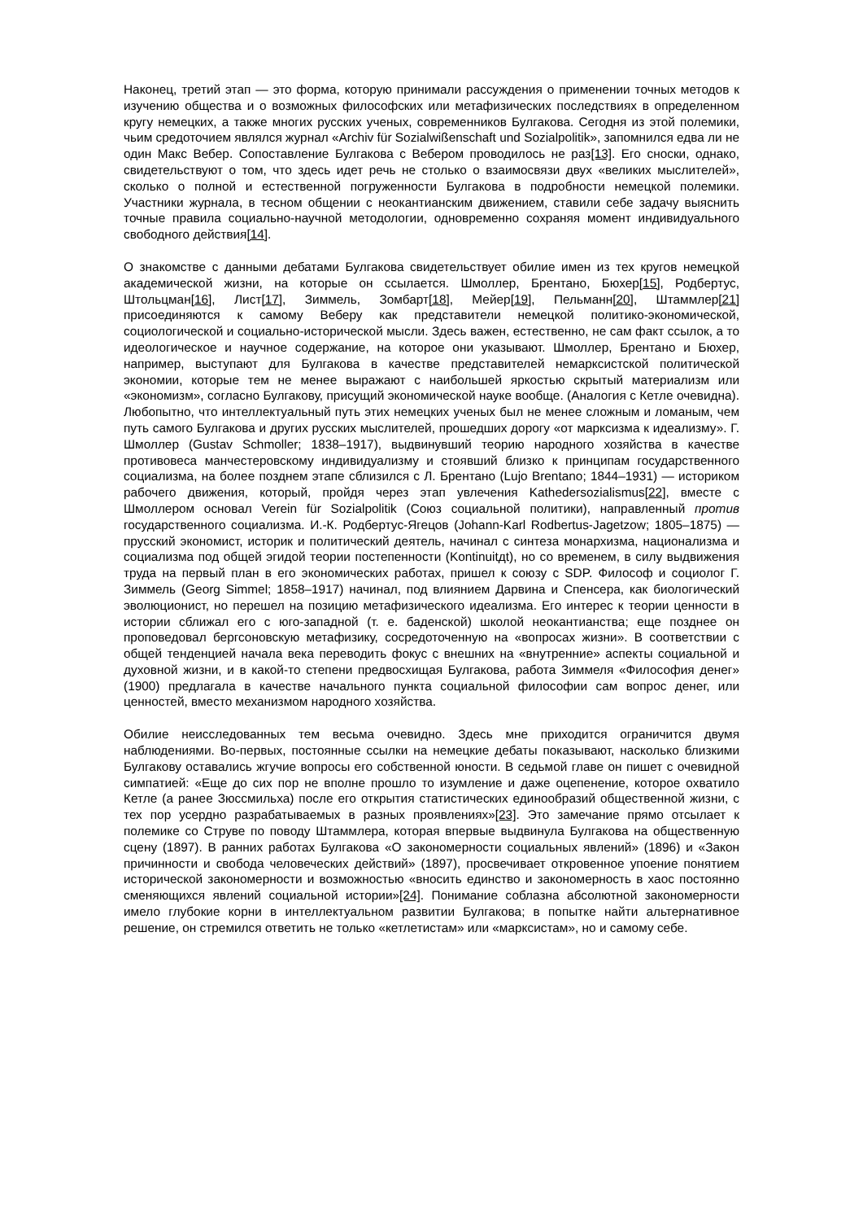Наконец, третий этап — это форма, которую принимали рассуждения о применении точных методов к изучению общества и о возможных философских или метафизических последствиях в определенном кругу немецких, а также многих русских ученых, современников Булгакова. Сегодня из этой полемики, чьим средоточием являлся журнал «Archiv für Sozialwißenschaft und Sozialpolitik», запомнился едва ли не один Макс Вебер. Сопоставление Булгакова с Вебером проводилось не раз[13]. Его сноски, однако, свидетельствуют о том, что здесь идет речь не столько о взаимосвязи двух «великих мыслителей», сколько о полной и естественной погруженности Булгакова в подробности немецкой полемики. Участники журнала, в тесном общении с неокантианским движением, ставили себе задачу выяснить точные правила социально-научной методологии, одновременно сохраняя момент индивидуального свободного действия[14].
О знакомстве с данными дебатами Булгакова свидетельствует обилие имен из тех кругов немецкой академической жизни, на которые он ссылается. Шмоллер, Брентано, Бюхер[15], Родбертус, Штольцман[16], Лист[17], Зиммель, Зомбарт[18], Мейер[19], Пельманн[20], Штаммлер[21] присоединяются к самому Веберу как представители немецкой политико-экономической, социологической и социально-исторической мысли. Здесь важен, естественно, не сам факт ссылок, а то идеологическое и научное содержание, на которое они указывают. Шмоллер, Брентано и Бюхер, например, выступают для Булгакова в качестве представителей немарксистской политической экономии, которые тем не менее выражают с наибольшей яркостью скрытый материализм или «экономизм», согласно Булгакову, присущий экономической науке вообще. (Аналогия с Кетле очевидна). Любопытно, что интеллектуальный путь этих немецких ученых был не менее сложным и ломаным, чем путь самого Булгакова и других русских мыслителей, прошедших дорогу «от марксизма к идеализму». Г. Шмоллер (Gustav Schmoller; 1838–1917), выдвинувший теорию народного хозяйства в качестве противовеса манчестеровскому индивидуализму и стоявший близко к принципам государственного социализма, на более позднем этапе сблизился с Л. Брентано (Lujo Brentano; 1844–1931) — историком рабочего движения, который, пройдя через этап увлечения Kathedersozialismus[22], вместе с Шмоллером основал Verein für Sozialpolitik (Союз социальной политики), направленный против государственного социализма. И.-К. Родбертус-Ягецов (Johann-Karl Rodbertus-Jagetzow; 1805–1875) — прусский экономист, историк и политический деятель, начинал с синтеза монархизма, национализма и социализма под общей эгидой теории постепенности (Kontinuitдt), но со временем, в силу выдвижения труда на первый план в его экономических работах, пришел к союзу с SDP. Философ и социолог Г. Зиммель (Georg Simmel; 1858–1917) начинал, под влиянием Дарвина и Спенсера, как биологический эволюционист, но перешел на позицию метафизического идеализма. Его интерес к теории ценности в истории сближал его с юго-западной (т. е. баденской) школой неокантианства; еще позднее он проповедовал бергсоновскую метафизику, сосредоточенную на «вопросах жизни». В соответствии с общей тенденцией начала века переводить фокус с внешних на «внутренние» аспекты социальной и духовной жизни, и в какой-то степени предвосхищая Булгакова, работа Зиммеля «Философия денег» (1900) предлагала в качестве начального пункта социальной философии сам вопрос денег, или ценностей, вместо механизмом народного хозяйства.
Обилие неисследованных тем весьма очевидно. Здесь мне приходится ограничится двумя наблюдениями. Во-первых, постоянные ссылки на немецкие дебаты показывают, насколько близкими Булгакову оставались жгучие вопросы его собственной юности. В седьмой главе он пишет с очевидной симпатией: «Еще до сих пор не вполне прошло то изумление и даже оцепенение, которое охватило Кетле (а ранее Зюссмильха) после его открытия статистических единообразий общественной жизни, с тех пор усердно разрабатываемых в разных проявлениях»[23]. Это замечание прямо отсылает к полемике со Струве по поводу Штаммлера, которая впервые выдвинула Булгакова на общественную сцену (1897). В ранних работах Булгакова «О закономерности социальных явлений» (1896) и «Закон причинности и свобода человеческих действий» (1897), просвечивает откровенное упоение понятием исторической закономерности и возможностью «вносить единство и закономерность в хаос постоянно сменяющихся явлений социальной истории»[24]. Понимание соблазна абсолютной закономерности имело глубокие корни в интеллектуальном развитии Булгакова; в попытке найти альтернативное решение, он стремился ответить не только «кетлетистам» или «марксистам», но и самому себе.